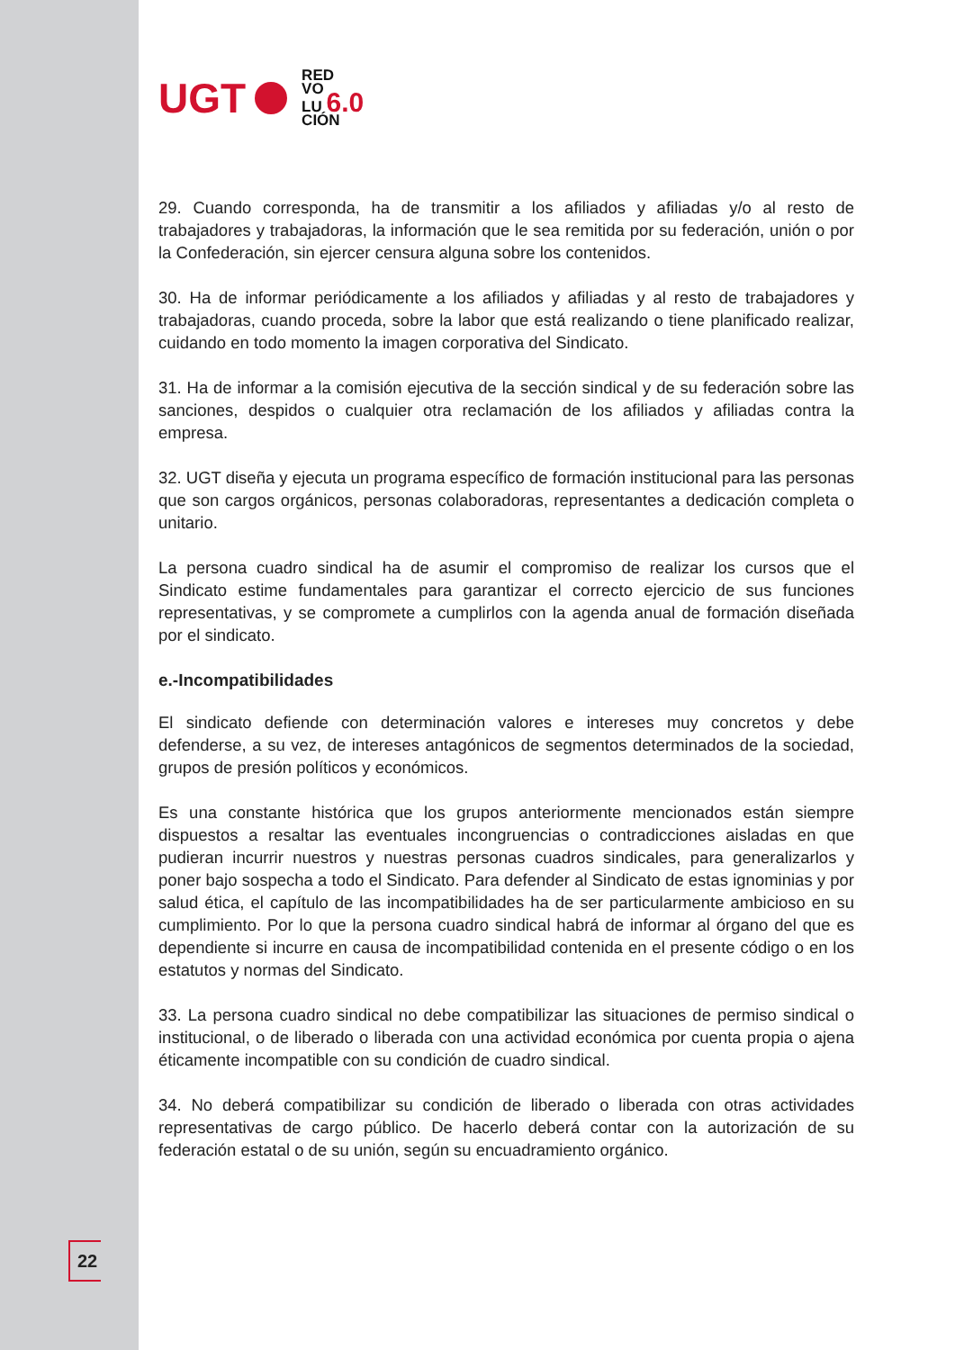UGT RED
VO
LU 6.0
CIÓN
29. Cuando corresponda, ha de transmitir a los afiliados y afiliadas y/o al resto de trabajadores y trabajadoras, la información que le sea remitida por su federación, unión o por la Confederación, sin ejercer censura alguna sobre los contenidos.
30. Ha de informar periódicamente a los afiliados y afiliadas y al resto de trabajadores y trabajadoras, cuando proceda, sobre la labor que está realizando o tiene planificado realizar, cuidando en todo momento la imagen corporativa del Sindicato.
31. Ha de informar a la comisión ejecutiva de la sección sindical y de su federación sobre las sanciones, despidos o cualquier otra reclamación de los afiliados y afiliadas contra la empresa.
32. UGT diseña y ejecuta un programa específico de formación institucional para las personas que son cargos orgánicos, personas colaboradoras, representantes a dedicación completa o unitario.
La persona cuadro sindical ha de asumir el compromiso de realizar los cursos que el Sindicato estime fundamentales para garantizar el correcto ejercicio de sus funciones representativas, y se compromete a cumplirlos con la agenda anual de formación diseñada por el sindicato.
e.-Incompatibilidades
El sindicato defiende con determinación valores e intereses muy concretos y debe defenderse, a su vez, de intereses antagónicos de segmentos determinados de la sociedad, grupos de presión políticos y económicos.
Es una constante histórica que los grupos anteriormente mencionados están siempre dispuestos a resaltar las eventuales incongruencias o contradicciones aisladas en que pudieran incurrir nuestros y nuestras personas cuadros sindicales, para generalizarlos y poner bajo sospecha a todo el Sindicato. Para defender al Sindicato de estas ignominias y por salud ética, el capítulo de las incompatibilidades ha de ser particularmente ambicioso en su cumplimiento. Por lo que la persona cuadro sindical habrá de informar al órgano del que es dependiente si incurre en causa de incompatibilidad contenida en el presente código o en los estatutos y normas del Sindicato.
33. La persona cuadro sindical no debe compatibilizar las situaciones de permiso sindical o institucional, o de liberado o liberada con una actividad económica por cuenta propia o ajena éticamente incompatible con su condición de cuadro sindical.
34. No deberá compatibilizar su condición de liberado o liberada con otras actividades representativas de cargo público. De hacerlo deberá contar con la autorización de su federación estatal o de su unión, según su encuadramiento orgánico.
22